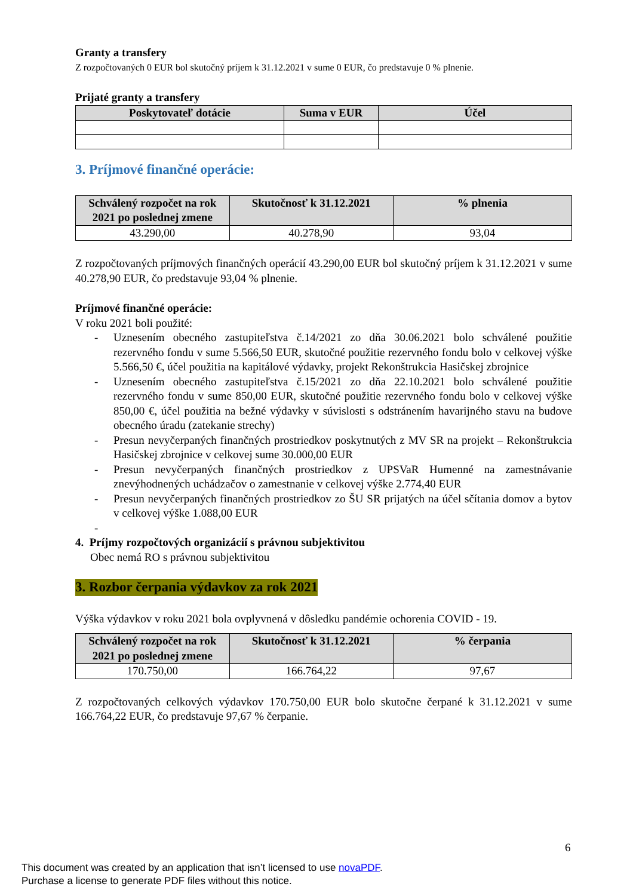Granty a transfery
Z rozpočtovaných 0 EUR bol skutočný príjem k 31.12.2021 v sume 0 EUR, čo predstavuje 0 % plnenie.
Prijaté granty a transfery
| Poskytovateľ dotácie | Suma v EUR | Účel |
| --- | --- | --- |
3. Príjmové finančné operácie:
| Schválený rozpočet na rok 2021 po poslednej zmene | Skutočnosť k 31.12.2021 | % plnenia |
| --- | --- | --- |
| 43.290,00 | 40.278,90 | 93,04 |
Z rozpočtovaných príjmových finančných operácií 43.290,00 EUR bol skutočný príjem k 31.12.2021 v sume 40.278,90 EUR, čo predstavuje 93,04 % plnenie.
Príjmové finančné operácie:
V roku 2021 boli použité:
- Uznesením obecného zastupiteľstva č.14/2021 zo dňa 30.06.2021 bolo schválené použitie rezervného fondu v sume 5.566,50 EUR, skutočné použitie rezervného fondu bolo v celkovej výške 5.566,50 €, účel použitia na kapitálové výdavky, projekt Rekonštrukcia Hasičskej zbrojnice
- Uznesením obecného zastupiteľstva č.15/2021 zo dňa 22.10.2021 bolo schválené použitie rezervného fondu v sume 850,00 EUR, skutočné použitie rezervného fondu bolo v celkovej výške 850,00 €, účel použitia na bežné výdavky v súvislosti s odstránením havarijného stavu na budove obecného úradu (zatekanie strechy)
- Presun nevyčerpaných finančných prostriedkov poskytnutých z MV SR na projekt – Rekonštrukcia Hasičskej zbrojnice v celkovej sume 30.000,00 EUR
- Presun nevyčerpaných finančných prostriedkov z UPSVaR Humenné na zamestnávanie znevýhodnených uchádzačov o zamestnanie v celkovej výške 2.774,40 EUR
- Presun nevyčerpaných finančných prostriedkov zo ŠU SR prijatých na účel sčítania domov a bytov v celkovej výške 1.088,00 EUR
-
4. Príjmy rozpočtových organizácií s právnou subjektivitou
Obec nemá RO s právnou subjektivitou
3. Rozbor čerpania výdavkov za rok 2021
Výška výdavkov v roku 2021 bola ovplyvnená v dôsledku pandémie ochorenia COVID - 19.
| Schválený rozpočet na rok 2021 po poslednej zmene | Skutočnosť k 31.12.2021 | % čerpania |
| --- | --- | --- |
| 170.750,00 | 166.764,22 | 97,67 |
Z rozpočtovaných celkových výdavkov 170.750,00 EUR bolo skutočne čerpané k 31.12.2021 v sume 166.764,22 EUR, čo predstavuje 97,67 % čerpanie.
6
This document was created by an application that isn’t licensed to use novaPDF.
Purchase a license to generate PDF files without this notice.